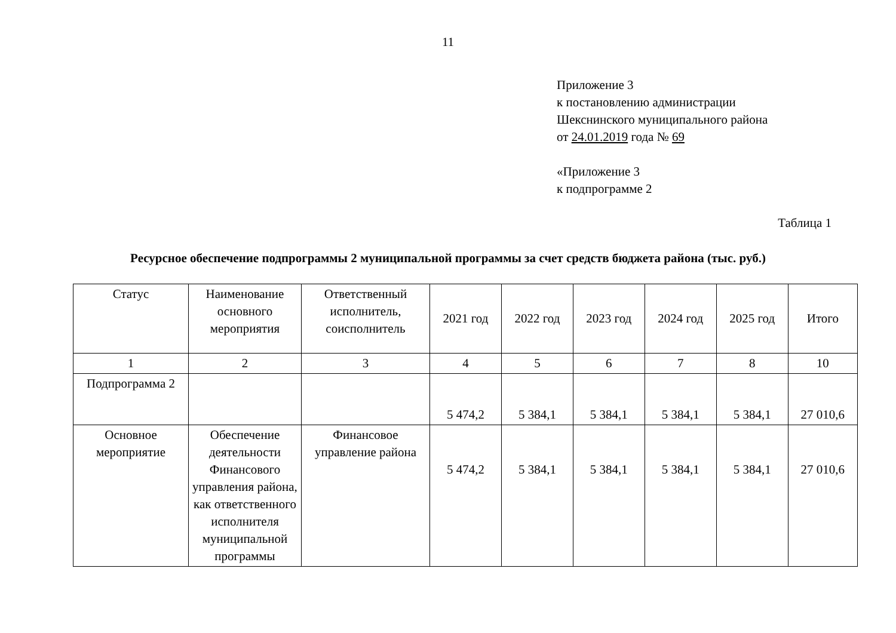11
Приложение 3
к постановлению администрации
Шекснинского муниципального района
от 24.01.2019 года № 69
«Приложение 3
к подпрограмме 2
Таблица 1
Ресурсное обеспечение подпрограммы 2 муниципальной программы за счет средств бюджета района (тыс. руб.)
| Статус | Наименование основного мероприятия | Ответственный исполнитель, соисполнитель | 2021 год | 2022 год | 2023 год | 2024 год | 2025 год | Итого |
| --- | --- | --- | --- | --- | --- | --- | --- | --- |
| 1 | 2 | 3 | 4 | 5 | 6 | 7 | 8 | 10 |
| Подпрограмма 2 | | | 5 474,2 | 5 384,1 | 5 384,1 | 5 384,1 | 5 384,1 | 27 010,6 |
| Основное мероприятие | Обеспечение деятельности Финансового управления района, как ответственного исполнителя муниципальной программы | Финансовое управление района | 5 474,2 | 5 384,1 | 5 384,1 | 5 384,1 | 5 384,1 | 27 010,6 |